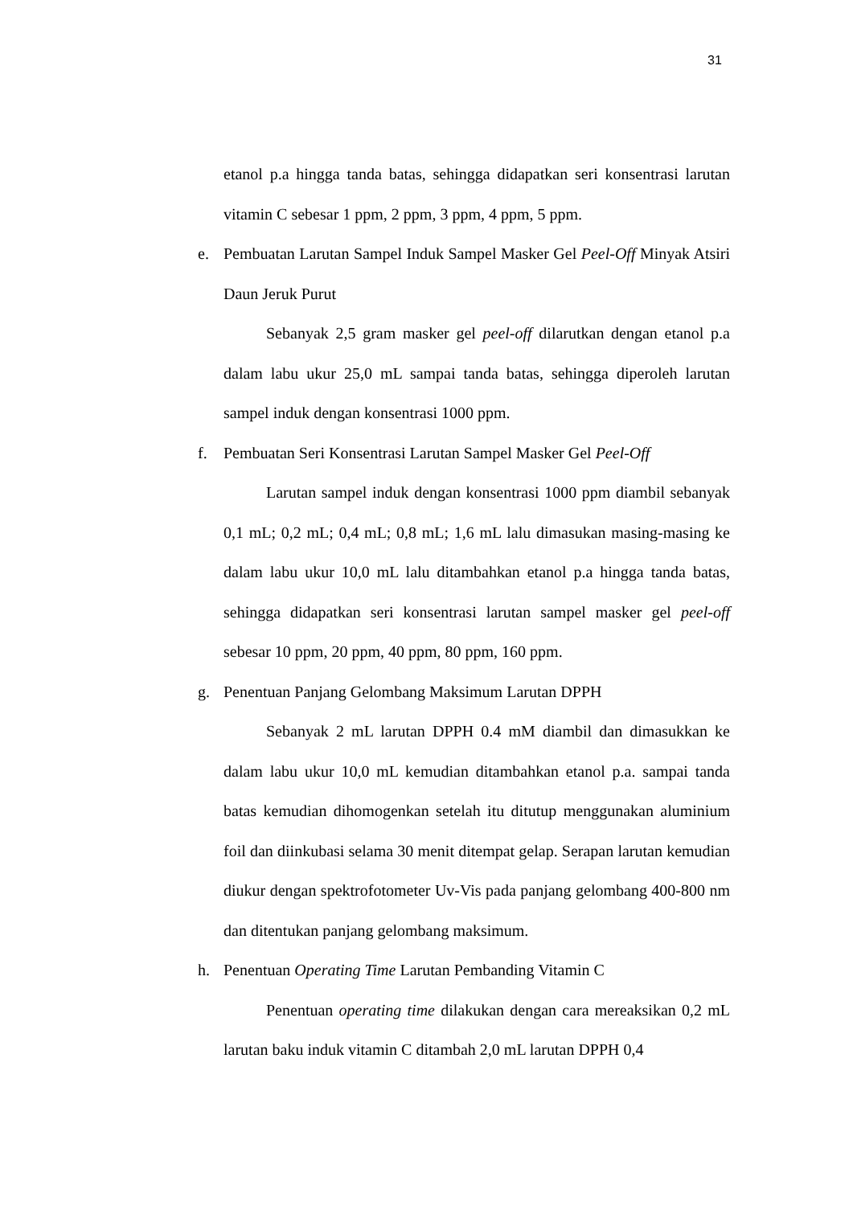31
etanol p.a hingga tanda batas, sehingga didapatkan seri konsentrasi larutan vitamin C sebesar 1 ppm, 2 ppm, 3 ppm, 4 ppm, 5 ppm.
e. Pembuatan Larutan Sampel Induk Sampel Masker Gel Peel-Off Minyak Atsiri Daun Jeruk Purut
Sebanyak 2,5 gram masker gel peel-off dilarutkan dengan etanol p.a dalam labu ukur 25,0 mL sampai tanda batas, sehingga diperoleh larutan sampel induk dengan konsentrasi 1000 ppm.
f. Pembuatan Seri Konsentrasi Larutan Sampel Masker Gel Peel-Off
Larutan sampel induk dengan konsentrasi 1000 ppm diambil sebanyak 0,1 mL; 0,2 mL; 0,4 mL; 0,8 mL; 1,6 mL lalu dimasukan masing-masing ke dalam labu ukur 10,0 mL lalu ditambahkan etanol p.a hingga tanda batas, sehingga didapatkan seri konsentrasi larutan sampel masker gel peel-off sebesar 10 ppm, 20 ppm, 40 ppm, 80 ppm, 160 ppm.
g. Penentuan Panjang Gelombang Maksimum Larutan DPPH
Sebanyak 2 mL larutan DPPH 0.4 mM diambil dan dimasukkan ke dalam labu ukur 10,0 mL kemudian ditambahkan etanol p.a. sampai tanda batas kemudian dihomogenkan setelah itu ditutup menggunakan aluminium foil dan diinkubasi selama 30 menit ditempat gelap. Serapan larutan kemudian diukur dengan spektrofotometer Uv-Vis pada panjang gelombang 400-800 nm dan ditentukan panjang gelombang maksimum.
h. Penentuan Operating Time Larutan Pembanding Vitamin C
Penentuan operating time dilakukan dengan cara mereaksikan 0,2 mL larutan baku induk vitamin C ditambah 2,0 mL larutan DPPH 0,4